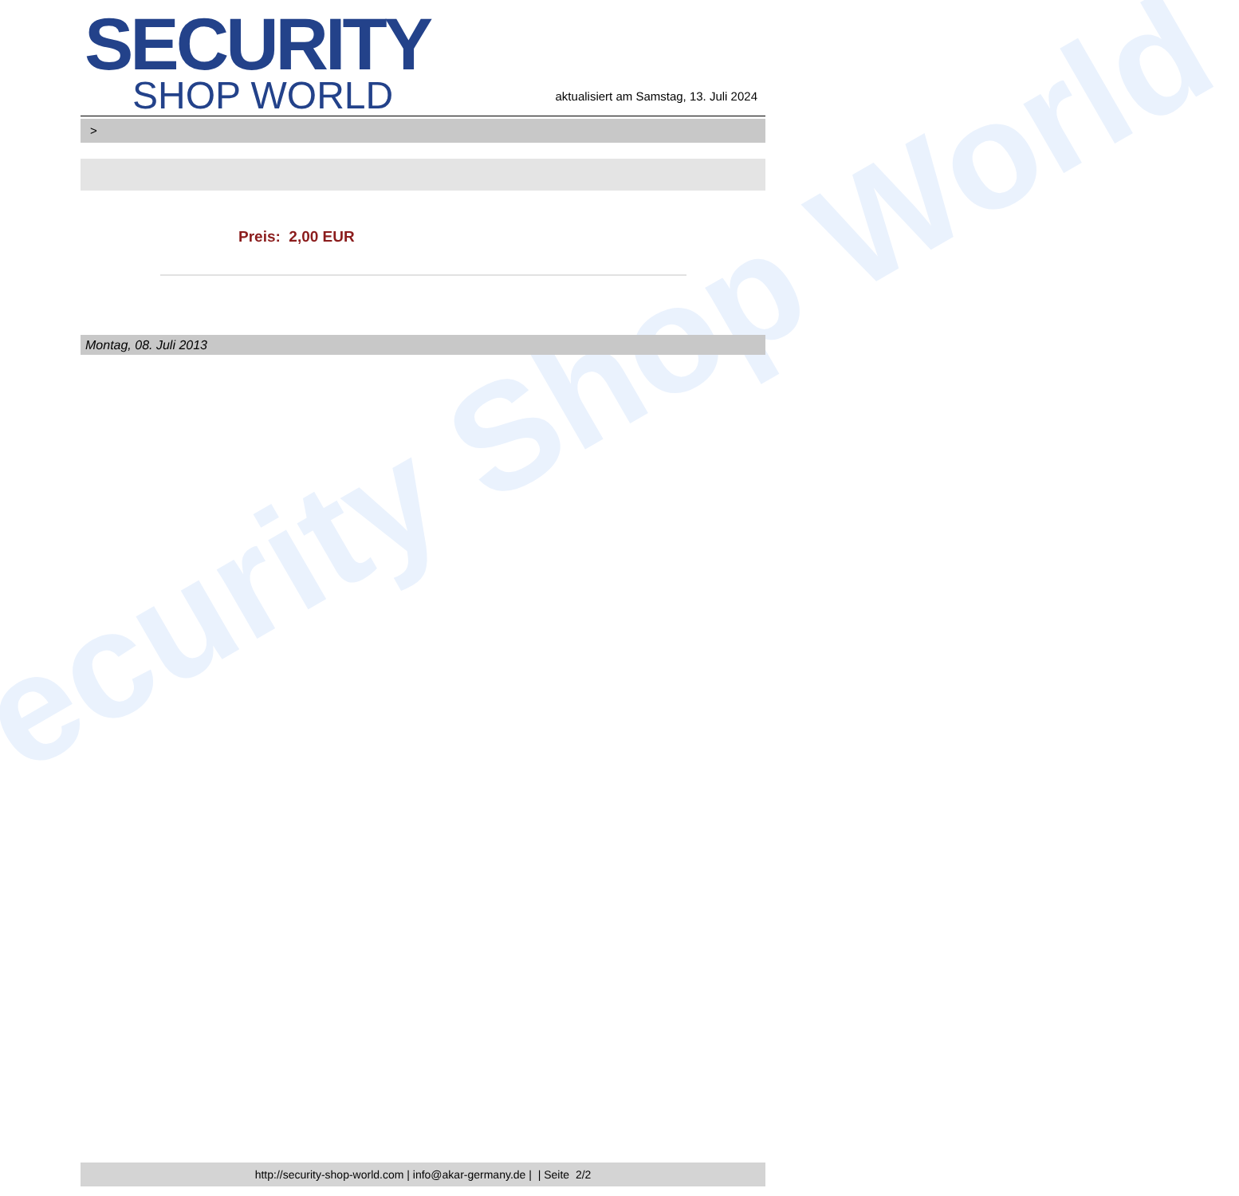ecurity Shop World
SECURITY
SHOP WORLD
aktualisiert am Samstag, 13. Juli 2024
>
Preis: 2,00 EUR
Montag, 08. Juli 2013
http://security-shop-world.com | info@akar-germany.de | | Seite 2/2